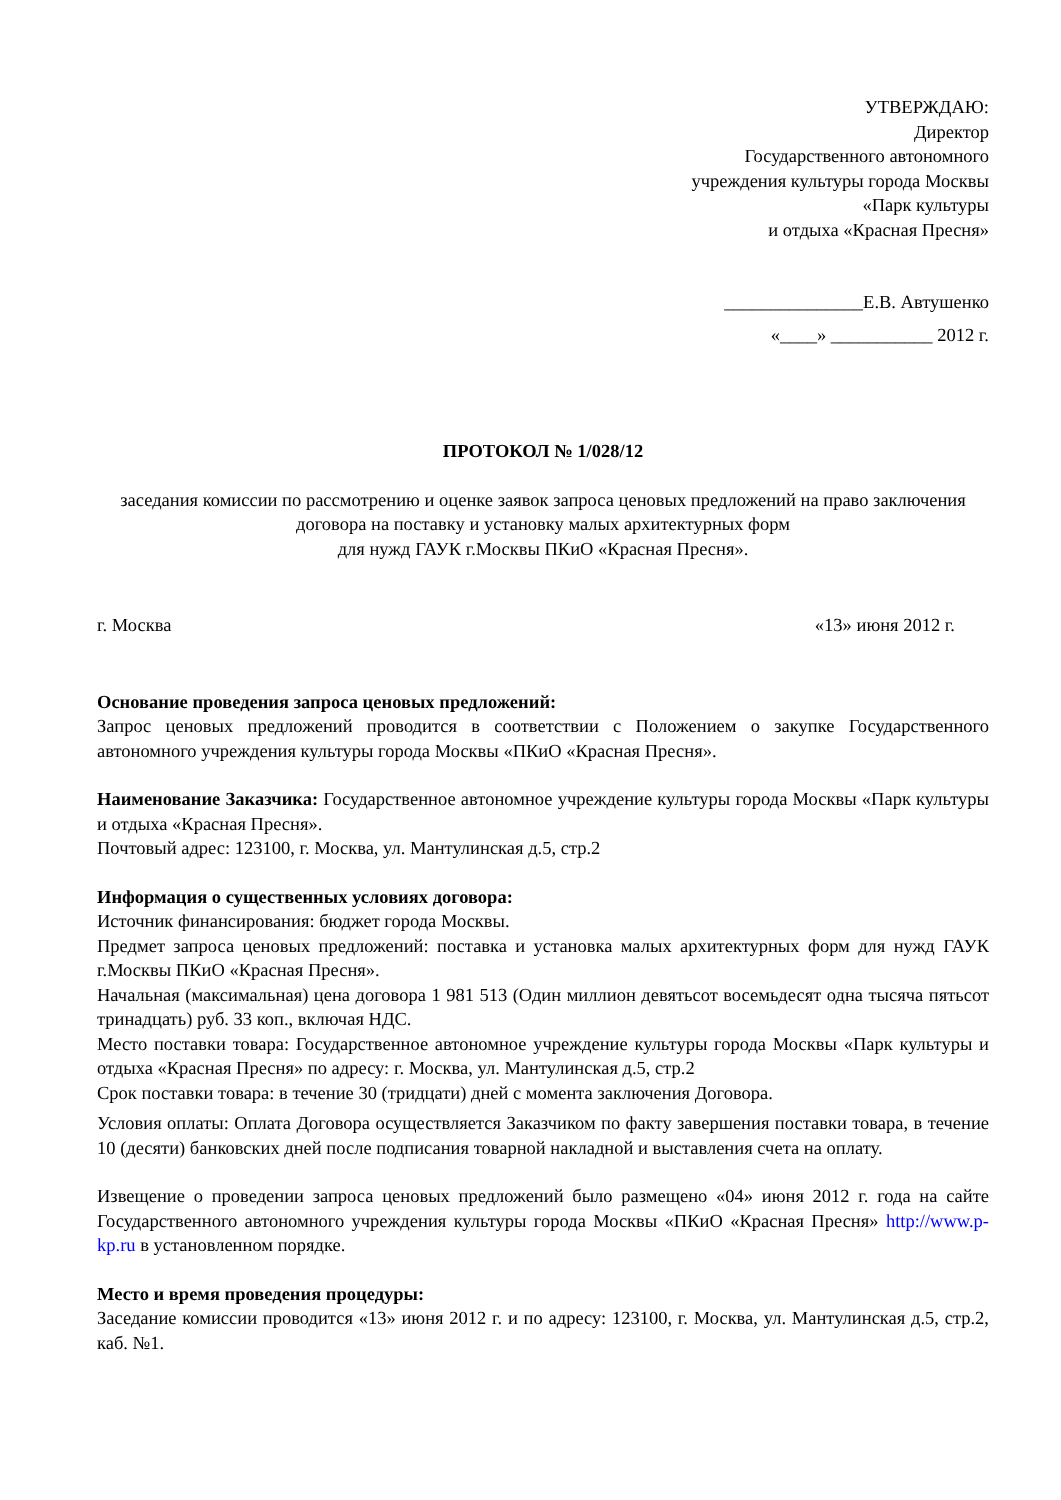УТВЕРЖДАЮ:
Директор
Государственного автономного
учреждения культуры города Москвы
«Парк культуры
и отдыха «Красная Пресня»
_______________Е.В. Автушенко
«____» ___________ 2012 г.
ПРОТОКОЛ № 1/028/12
заседания комиссии по рассмотрению и оценке заявок запроса ценовых предложений на право заключения договора на поставку и установку малых архитектурных форм
для нужд ГАУК г.Москвы ПКиО «Красная Пресня».
г. Москва «13» июня 2012 г.
Основание проведения запроса ценовых предложений:
Запрос ценовых предложений проводится в соответствии с Положением о закупке Государственного автономного учреждения культуры города Москвы «ПКиО «Красная Пресня».
Наименование Заказчика: Государственное автономное учреждение культуры города Москвы «Парк культуры и отдыха «Красная Пресня».
Почтовый адрес: 123100, г. Москва, ул. Мантулинская д.5, стр.2
Информация о существенных условиях договора:
Источник финансирования: бюджет города Москвы.
Предмет запроса ценовых предложений: поставка и установка малых архитектурных форм для нужд ГАУК г.Москвы ПКиО «Красная Пресня».
Начальная (максимальная) цена договора 1 981 513 (Один миллион девятьсот восемьдесят одна тысяча пятьсот тринадцать) руб. 33 коп., включая НДС.
Место поставки товара: Государственное автономное учреждение культуры города Москвы «Парк культуры и отдыха «Красная Пресня» по адресу: г. Москва, ул. Мантулинская д.5, стр.2
Срок поставки товара: в течение 30 (тридцати) дней с момента заключения Договора.
Условия оплаты: Оплата Договора осуществляется Заказчиком по факту завершения поставки товара, в течение 10 (десяти) банковских дней после подписания товарной накладной и выставления счета на оплату.
Извещение о проведении запроса ценовых предложений было размещено «04» июня 2012 г. года на сайте Государственного автономного учреждения культуры города Москвы «ПКиО «Красная Пресня» http://www.p-kp.ru в установленном порядке.
Место и время проведения процедуры:
Заседание комиссии проводится «13» июня 2012 г. и по адресу: 123100, г. Москва, ул. Мантулинская д.5, стр.2, каб. №1.